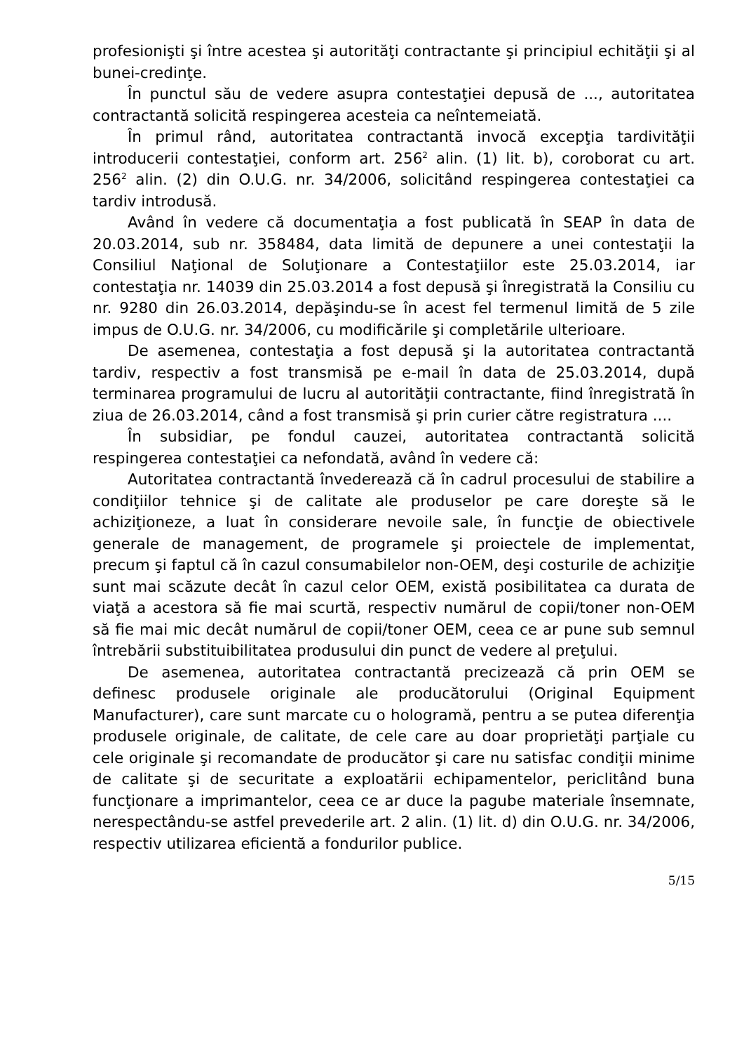profesionişti şi între acestea şi autorităţi contractante şi principiul echităţii şi al bunei-credinţe.
În punctul său de vedere asupra contestaţiei depusă de ..., autoritatea contractantă solicită respingerea acesteia ca neîntemeiată.
În primul rând, autoritatea contractantă invocă excepţia tardivităţii introducerii contestaţiei, conform art. 256<sup>2</sup> alin. (1) lit. b), coroborat cu art. 256<sup>2</sup> alin. (2) din O.U.G. nr. 34/2006, solicitând respingerea contestaţiei ca tardiv introdusă.
Având în vedere că documentaţia a fost publicată în SEAP în data de 20.03.2014, sub nr. 358484, data limită de depunere a unei contestaţii la Consiliul Naţional de Soluţionare a Contestaţiilor este 25.03.2014, iar contestaţia nr. 14039 din 25.03.2014 a fost depusă şi înregistrată la Consiliu cu nr. 9280 din 26.03.2014, depăşindu-se în acest fel termenul limită de 5 zile impus de O.U.G. nr. 34/2006, cu modificările şi completările ulterioare.
De asemenea, contestaţia a fost depusă şi la autoritatea contractantă tardiv, respectiv a fost transmisă pe e-mail în data de 25.03.2014, după terminarea programului de lucru al autorităţii contractante, fiind înregistrată în ziua de 26.03.2014, când a fost transmisă şi prin curier către registratura ....
În subsidiar, pe fondul cauzei, autoritatea contractantă solicită respingerea contestaţiei ca nefondată, având în vedere că:
Autoritatea contractantă învederează că în cadrul procesului de stabilire a condiţiilor tehnice şi de calitate ale produselor pe care doreşte să le achiziţioneze, a luat în considerare nevoile sale, în funcţie de obiectivele generale de management, de programele şi proiectele de implementat, precum şi faptul că în cazul consumabilelor non-OEM, deşi costurile de achiziţie sunt mai scăzute decât în cazul celor OEM, există posibilitatea ca durata de viaţă a acestora să fie mai scurtă, respectiv numărul de copii/toner non-OEM să fie mai mic decât numărul de copii/toner OEM, ceea ce ar pune sub semnul întrebării substituibilitatea produsului din punct de vedere al preţului.
De asemenea, autoritatea contractantă precizează că prin OEM se definesc produsele originale ale producătorului (Original Equipment Manufacturer), care sunt marcate cu o hologramă, pentru a se putea diferenţia produsele originale, de calitate, de cele care au doar proprietăţi parţiale cu cele originale şi recomandate de producător şi care nu satisfac condiţii minime de calitate şi de securitate a exploatării echipamentelor, periclitând buna funcţionare a imprimantelor, ceea ce ar duce la pagube materiale însemnate, nerespectându-se astfel prevederile art. 2 alin. (1) lit. d) din O.U.G. nr. 34/2006, respectiv utilizarea eficientă a fondurilor publice.
5/15